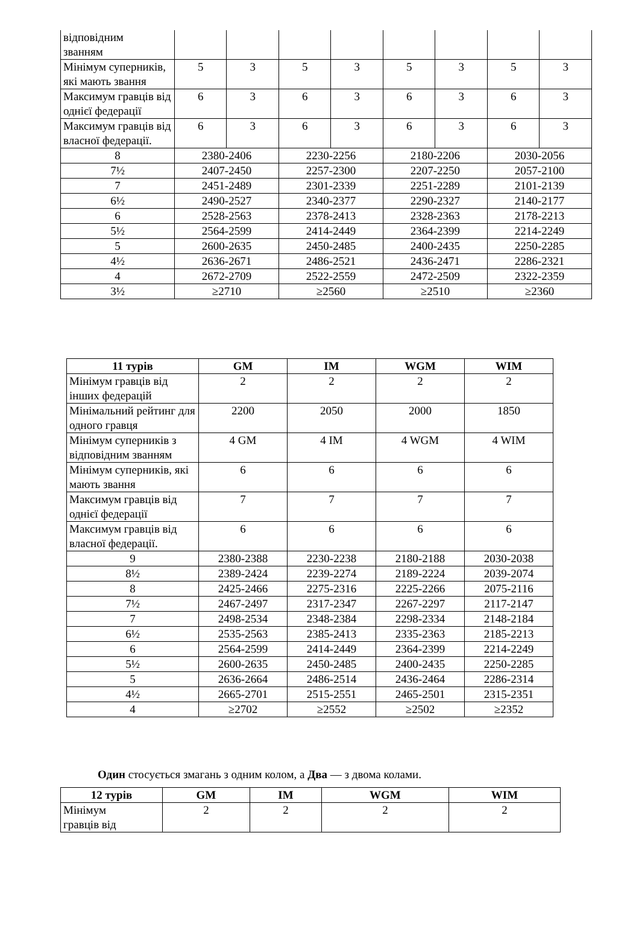| відповідним званням | | | | | | | | |
| Мінімум суперників, які мають звання | 5 | 3 | 5 | 3 | 5 | 3 | 5 | 3 |
| Максимум гравців від однієї федерації | 6 | 3 | 6 | 3 | 6 | 3 | 6 | 3 |
| Максимум гравців від власної федерації. | 6 | 3 | 6 | 3 | 6 | 3 | 6 | 3 |
| 8 | 2380-2406 | | 2230-2256 | | 2180-2206 | | 2030-2056 | |
| 7½ | 2407-2450 | | 2257-2300 | | 2207-2250 | | 2057-2100 | |
| 7 | 2451-2489 | | 2301-2339 | | 2251-2289 | | 2101-2139 | |
| 6½ | 2490-2527 | | 2340-2377 | | 2290-2327 | | 2140-2177 | |
| 6 | 2528-2563 | | 2378-2413 | | 2328-2363 | | 2178-2213 | |
| 5½ | 2564-2599 | | 2414-2449 | | 2364-2399 | | 2214-2249 | |
| 5 | 2600-2635 | | 2450-2485 | | 2400-2435 | | 2250-2285 | |
| 4½ | 2636-2671 | | 2486-2521 | | 2436-2471 | | 2286-2321 | |
| 4 | 2672-2709 | | 2522-2559 | | 2472-2509 | | 2322-2359 | |
| 3½ | ≥2710 | | ≥2560 | | ≥2510 | | ≥2360 | |
| 11 турів | GM | IM | WGM | WIM |
| --- | --- | --- | --- | --- |
| Мінімум гравців від інших федерацій | 2 | 2 | 2 | 2 |
| Мінімальний рейтинг для одного гравця | 2200 | 2050 | 2000 | 1850 |
| Мінімум суперників з відповідним званням | 4 GM | 4 IM | 4 WGM | 4 WIM |
| Мінімум суперників, які мають звання | 6 | 6 | 6 | 6 |
| Максимум гравців від однієї федерації | 7 | 7 | 7 | 7 |
| Максимум гравців від власної федерації. | 6 | 6 | 6 | 6 |
| 9 | 2380-2388 | 2230-2238 | 2180-2188 | 2030-2038 |
| 8½ | 2389-2424 | 2239-2274 | 2189-2224 | 2039-2074 |
| 8 | 2425-2466 | 2275-2316 | 2225-2266 | 2075-2116 |
| 7½ | 2467-2497 | 2317-2347 | 2267-2297 | 2117-2147 |
| 7 | 2498-2534 | 2348-2384 | 2298-2334 | 2148-2184 |
| 6½ | 2535-2563 | 2385-2413 | 2335-2363 | 2185-2213 |
| 6 | 2564-2599 | 2414-2449 | 2364-2399 | 2214-2249 |
| 5½ | 2600-2635 | 2450-2485 | 2400-2435 | 2250-2285 |
| 5 | 2636-2664 | 2486-2514 | 2436-2464 | 2286-2314 |
| 4½ | 2665-2701 | 2515-2551 | 2465-2501 | 2315-2351 |
| 4 | ≥2702 | ≥2552 | ≥2502 | ≥2352 |
Один стосується змагань з одним колом, а Два — з двома колами.
| 12 турів | GM | IM | WGM | WIM |
| --- | --- | --- | --- | --- |
| Мінімум гравців від | 2 | 2 | 2 | 2 |